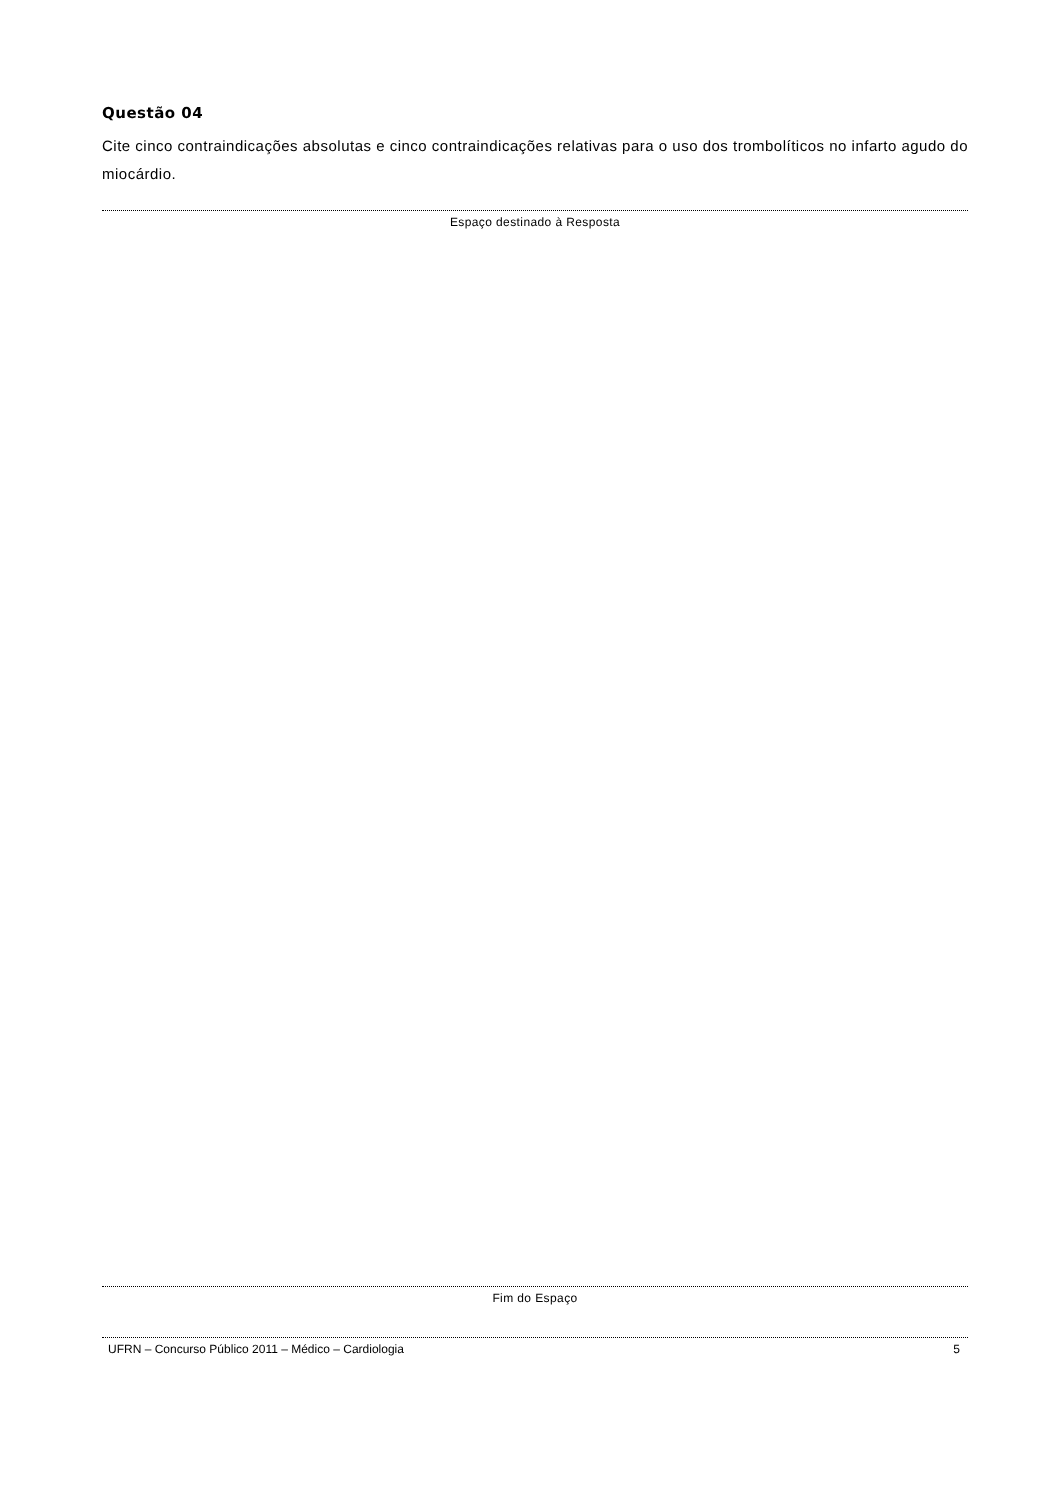Questão 04
Cite cinco contraindicações absolutas e cinco contraindicações relativas para o uso dos trombolíticos no infarto agudo do miocárdio.
Espaço destinado à Resposta
Fim do Espaço
UFRN – Concurso Público 2011 – Médico – Cardiologia 5